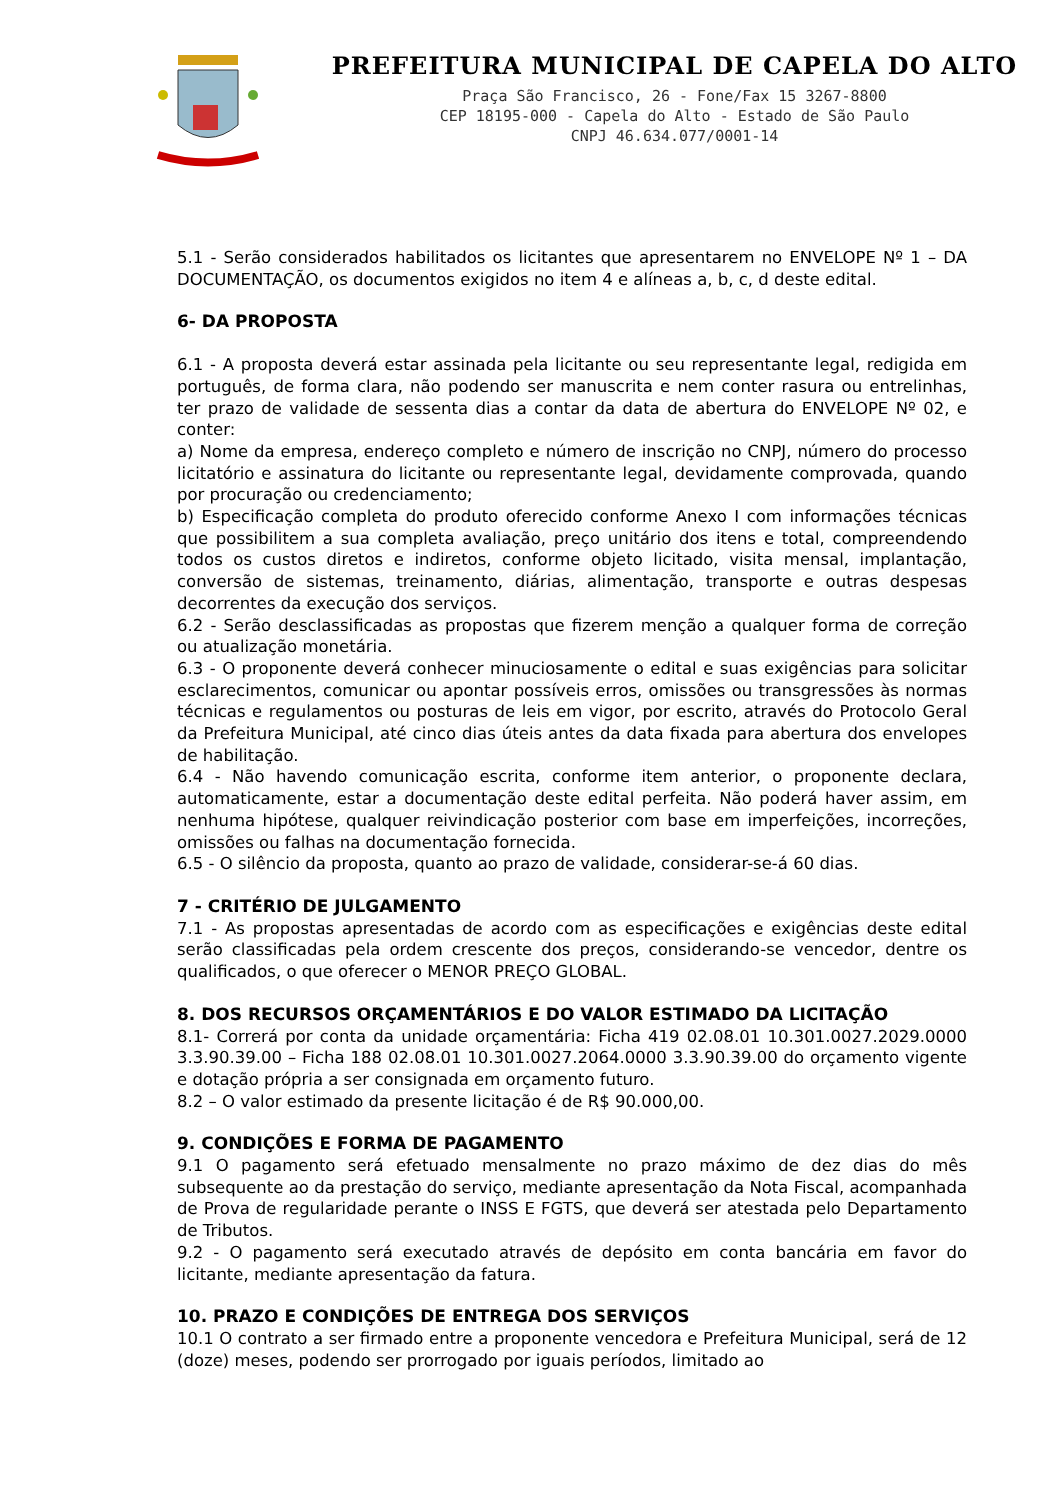PREFEITURA MUNICIPAL DE CAPELA DO ALTO
Praça São Francisco, 26 - Fone/Fax 15 3267-8800
CEP 18195-000 - Capela do Alto - Estado de São Paulo
CNPJ 46.634.077/0001-14
5.1 - Serão considerados habilitados os licitantes que apresentarem no ENVELOPE Nº 1 – DA DOCUMENTAÇÃO, os documentos exigidos no item 4 e alíneas a, b, c, d deste edital.
6- DA PROPOSTA
6.1 - A proposta deverá estar assinada pela licitante ou seu representante legal, redigida em português, de forma clara, não podendo ser manuscrita e nem conter rasura ou entrelinhas, ter prazo de validade de sessenta dias a contar da data de abertura do ENVELOPE Nº 02, e conter:
a) Nome da empresa, endereço completo e número de inscrição no CNPJ, número do processo licitatório e assinatura do licitante ou representante legal, devidamente comprovada, quando por procuração ou credenciamento;
b) Especificação completa do produto oferecido conforme Anexo I com informações técnicas que possibilitem a sua completa avaliação, preço unitário dos itens e total, compreendendo todos os custos diretos e indiretos, conforme objeto licitado, visita mensal, implantação, conversão de sistemas, treinamento, diárias, alimentação, transporte e outras despesas decorrentes da execução dos serviços.
6.2 - Serão desclassificadas as propostas que fizerem menção a qualquer forma de correção ou atualização monetária.
6.3 - O proponente deverá conhecer minuciosamente o edital e suas exigências para solicitar esclarecimentos, comunicar ou apontar possíveis erros, omissões ou transgressões às normas técnicas e regulamentos ou posturas de leis em vigor, por escrito, através do Protocolo Geral da Prefeitura Municipal, até cinco dias úteis antes da data fixada para abertura dos envelopes de habilitação.
6.4 - Não havendo comunicação escrita, conforme item anterior, o proponente declara, automaticamente, estar a documentação deste edital perfeita. Não poderá haver assim, em nenhuma hipótese, qualquer reivindicação posterior com base em imperfeições, incorreções, omissões ou falhas na documentação fornecida.
6.5 - O silêncio da proposta, quanto ao prazo de validade, considerar-se-á 60 dias.
7 - CRITÉRIO DE JULGAMENTO
7.1 - As propostas apresentadas de acordo com as especificações e exigências deste edital serão classificadas pela ordem crescente dos preços, considerando-se vencedor, dentre os qualificados, o que oferecer o MENOR PREÇO GLOBAL.
8. DOS RECURSOS ORÇAMENTÁRIOS E DO VALOR ESTIMADO DA LICITAÇÃO
8.1- Correrá por conta da unidade orçamentária: Ficha 419 02.08.01 10.301.0027.2029.0000 3.3.90.39.00 – Ficha 188 02.08.01 10.301.0027.2064.0000 3.3.90.39.00 do orçamento vigente e dotação própria a ser consignada em orçamento futuro.
8.2 – O valor estimado da presente licitação é de R$ 90.000,00.
9. CONDIÇÕES E FORMA DE PAGAMENTO
9.1 O pagamento será efetuado mensalmente no prazo máximo de dez dias do mês subsequente ao da prestação do serviço, mediante apresentação da Nota Fiscal, acompanhada de Prova de regularidade perante o INSS E FGTS, que deverá ser atestada pelo Departamento de Tributos.
9.2 - O pagamento será executado através de depósito em conta bancária em favor do licitante, mediante apresentação da fatura.
10. PRAZO E CONDIÇÕES DE ENTREGA DOS SERVIÇOS
10.1 O contrato a ser firmado entre a proponente vencedora e Prefeitura Municipal, será de 12 (doze) meses, podendo ser prorrogado por iguais períodos, limitado ao